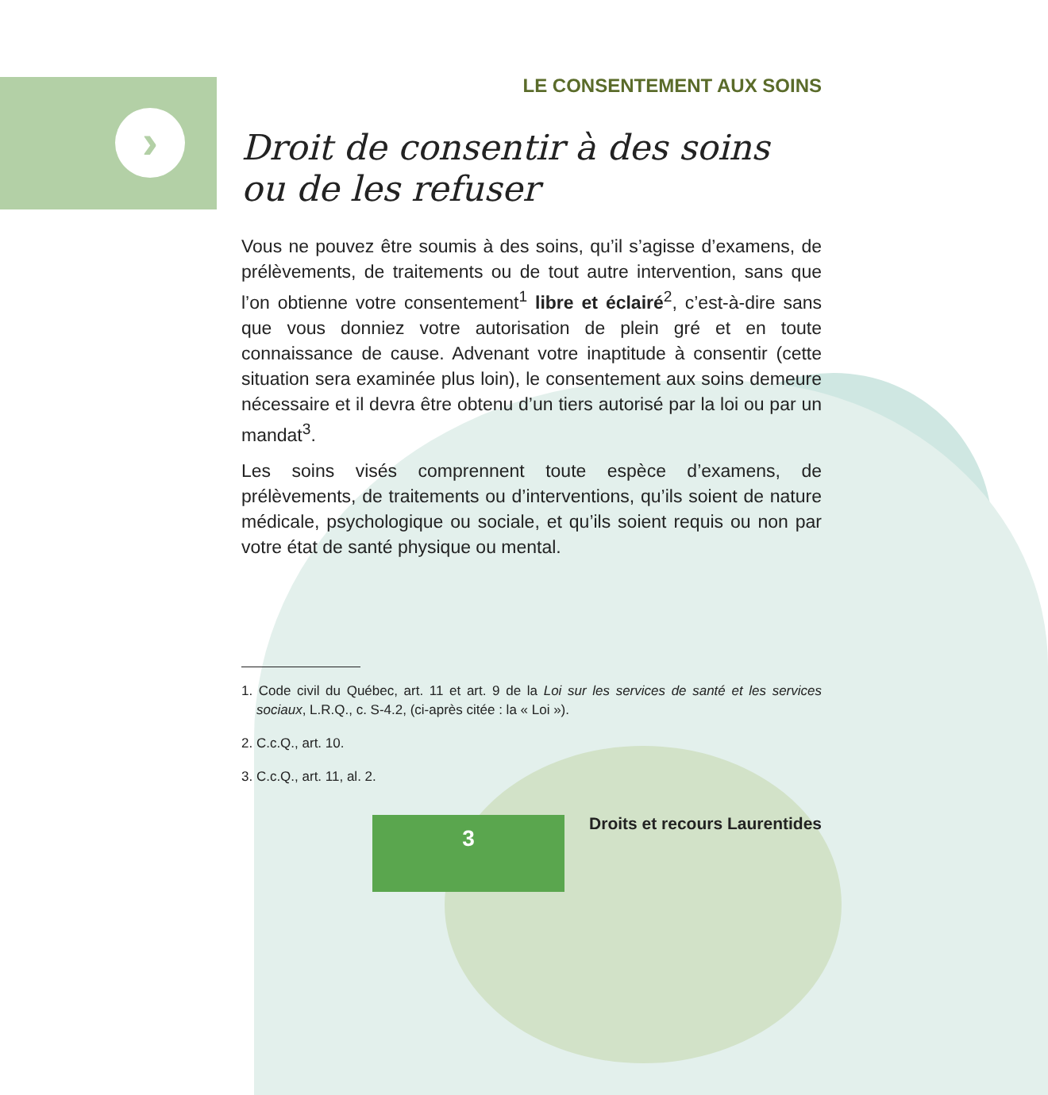›
LE CONSENTEMENT AUX SOINS
Droit de consentir à des soins ou de les refuser
Vous ne pouvez être soumis à des soins, qu’il s’agisse d’examens, de prélèvements, de traitements ou de tout autre intervention, sans que l’on obtienne votre consentement<sup>1</sup> libre et éclairé<sup>2</sup>, c’est-à-dire sans que vous donniez votre autorisation de plein gré et en toute connaissance de cause. Advenant votre inaptitude à consentir (cette situation sera examinée plus loin), le consentement aux soins demeure nécessaire et il devra être obtenu d’un tiers autorisé par la loi ou par un mandat<sup>3</sup>.
Les soins visés comprennent toute espèce d’examens, de prélèvements, de traitements ou d’interventions, qu’ils soient de nature médicale, psychologique ou sociale, et qu’ils soient requis ou non par votre état de santé physique ou mental.
1. Code civil du Québec, art. 11 et art. 9 de la Loi sur les services de santé et les services sociaux, L.R.Q., c. S-4.2, (ci-après citée : la « Loi »).
2. C.c.Q., art. 10.
3. C.c.Q., art. 11, al. 2.
3 Droits et recours Laurentides